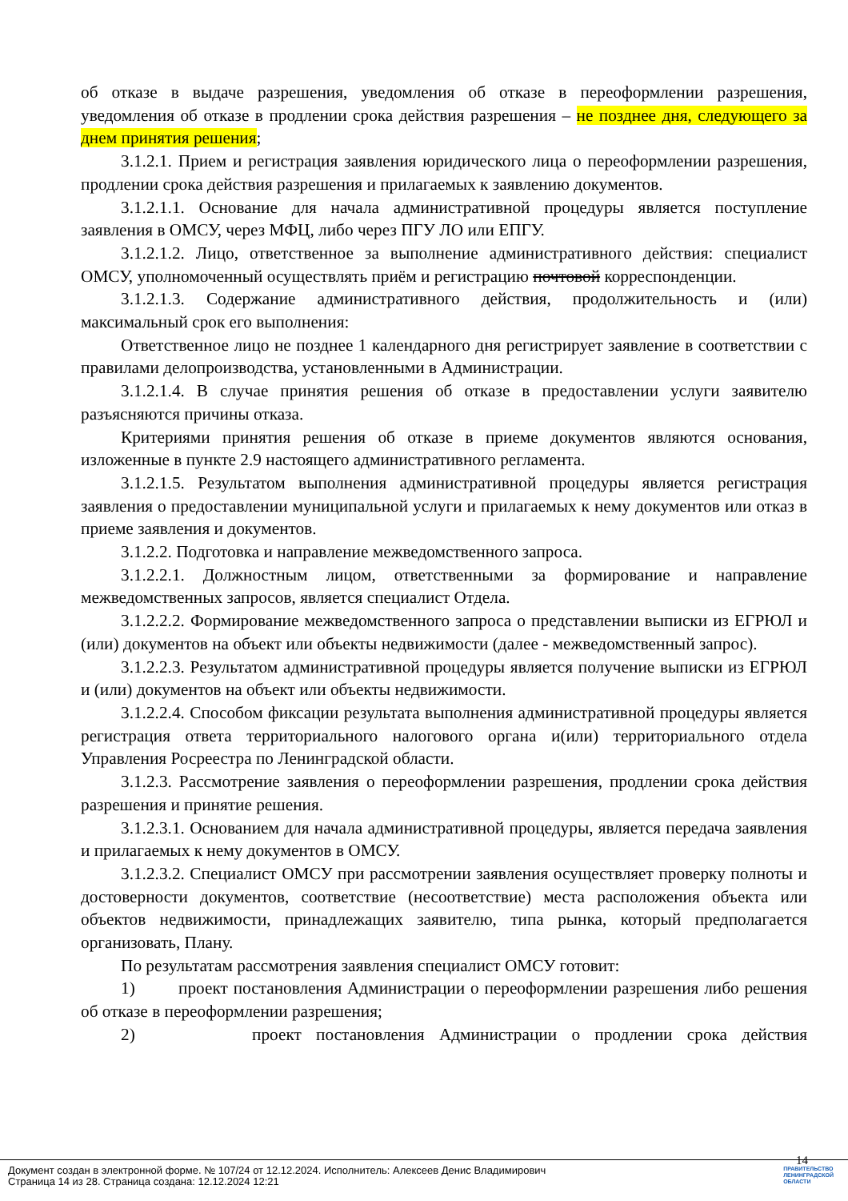об отказе в выдаче разрешения, уведомления об отказе в переоформлении разрешения, уведомления об отказе в продлении срока действия разрешения – не позднее дня, следующего за днем принятия решения;
3.1.2.1. Прием и регистрация заявления юридического лица о переоформлении разрешения, продлении срока действия разрешения и прилагаемых к заявлению документов.
3.1.2.1.1. Основание для начала административной процедуры является поступление заявления в ОМСУ, через МФЦ, либо через ПГУ ЛО или ЕПГУ.
3.1.2.1.2. Лицо, ответственное за выполнение административного действия: специалист ОМСУ, уполномоченный осуществлять приём и регистрацию почтовой корреспонденции.
3.1.2.1.3. Содержание административного действия, продолжительность и (или) максимальный срок его выполнения:
Ответственное лицо не позднее 1 календарного дня регистрирует заявление в соответствии с правилами делопроизводства, установленными в Администрации.
3.1.2.1.4. В случае принятия решения об отказе в предоставлении услуги заявителю разъясняются причины отказа.
Критериями принятия решения об отказе в приеме документов являются основания, изложенные в пункте 2.9 настоящего административного регламента.
3.1.2.1.5. Результатом выполнения административной процедуры является регистрация заявления о предоставлении муниципальной услуги и прилагаемых к нему документов или отказ в приеме заявления и документов.
3.1.2.2. Подготовка и направление межведомственного запроса.
3.1.2.2.1. Должностным лицом, ответственными за формирование и направление межведомственных запросов, является специалист Отдела.
3.1.2.2.2. Формирование межведомственного запроса о представлении выписки из ЕГРЮЛ и (или) документов на объект или объекты недвижимости (далее - межведомственный запрос).
3.1.2.2.3. Результатом административной процедуры является получение выписки из ЕГРЮЛ и (или) документов на объект или объекты недвижимости.
3.1.2.2.4. Способом фиксации результата выполнения административной процедуры является регистрация ответа территориального налогового органа и(или) территориального отдела Управления Росреестра по Ленинградской области.
3.1.2.3. Рассмотрение заявления о переоформлении разрешения, продлении срока действия разрешения и принятие решения.
3.1.2.3.1. Основанием для начала административной процедуры, является передача заявления и прилагаемых к нему документов в ОМСУ.
3.1.2.3.2. Специалист ОМСУ при рассмотрении заявления осуществляет проверку полноты и достоверности документов, соответствие (несоответствие) места расположения объекта или объектов недвижимости, принадлежащих заявителю, типа рынка, который предполагается организовать, Плану.
По результатам рассмотрения заявления специалист ОМСУ готовит:
1) проект постановления Администрации о переоформлении разрешения либо решения об отказе в переоформлении разрешения;
2) проект постановления Администрации о продлении срока действия
14
Документ создан в электронной форме. № 107/24 от 12.12.2024. Исполнитель: Алексеев Денис Владимирович
Страница 14 из 28. Страница создана: 12.12.2024 12:21
ПРАВИТЕЛЬСТВО
ЛЕНИНГРАДСКОЙ
ОБЛАСТИ